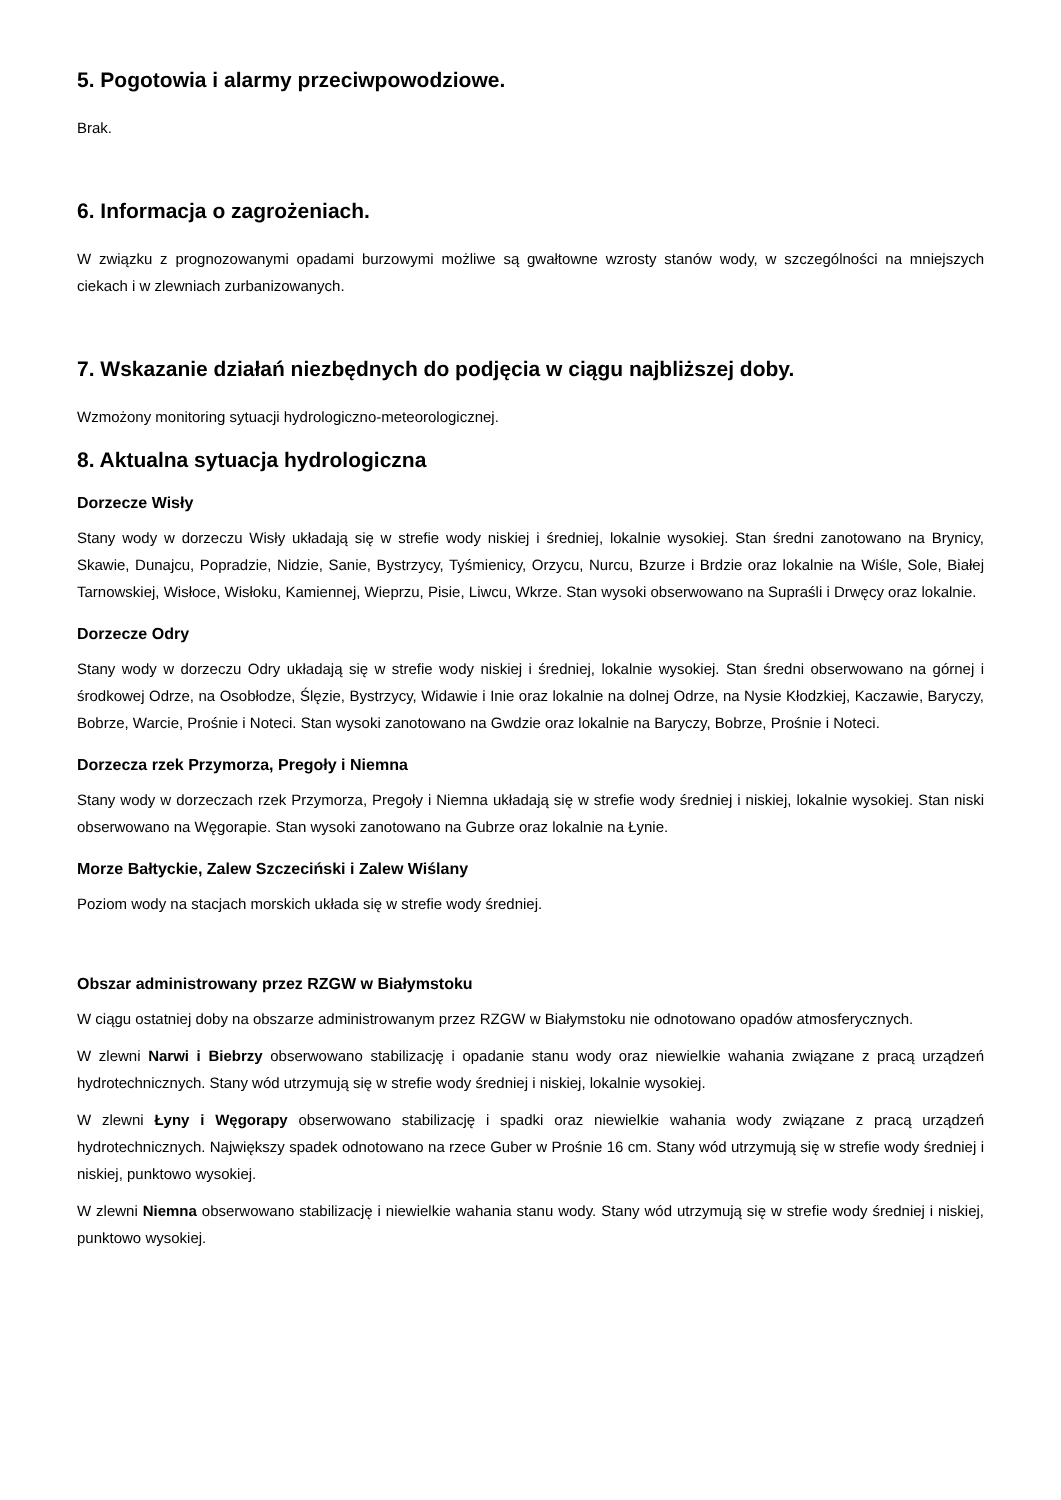5. Pogotowia i alarmy przeciwpowodziowe.
Brak.
6. Informacja o zagrożeniach.
W związku z prognozowanymi opadami burzowymi możliwe są gwałtowne wzrosty stanów wody, w szczególności na mniejszych ciekach i w zlewniach zurbanizowanych.
7. Wskazanie działań niezbędnych do podjęcia w ciągu najbliższej doby.
Wzmożony monitoring sytuacji hydrologiczno-meteorologicznej.
8. Aktualna sytuacja hydrologiczna
Dorzecze Wisły
Stany wody w dorzeczu Wisły układają się w strefie wody niskiej i średniej, lokalnie wysokiej. Stan średni zanotowano na Brynicy, Skawie, Dunajcu, Popradzie, Nidzie, Sanie, Bystrzycy, Tyśmienicy, Orzycu, Nurcu, Bzurze i Brdzie oraz lokalnie na Wiśle, Sole, Białej Tarnowskiej, Wisłoce, Wisłoku, Kamiennej, Wieprzu, Pisie, Liwcu, Wkrze. Stan wysoki obserwowano na Supraśli i Drwęcy oraz lokalnie.
Dorzecze Odry
Stany wody w dorzeczu Odry układają się w strefie wody niskiej i średniej, lokalnie wysokiej. Stan średni obserwowano na górnej i środkowej Odrze, na Osobłodze, Ślęzie, Bystrzycy, Widawie i Inie oraz lokalnie na dolnej Odrze, na Nysie Kłodzkiej, Kaczawie, Baryczy, Bobrze, Warcie, Prośnie i Noteci. Stan wysoki zanotowano na Gwdzie oraz lokalnie na Baryczy, Bobrze, Prośnie i Noteci.
Dorzecza rzek Przymorza, Pregoły i Niemna
Stany wody w dorzeczach rzek Przymorza, Pregoły i Niemna układają się w strefie wody średniej i niskiej, lokalnie wysokiej. Stan niski obserwowano na Węgorapie. Stan wysoki zanotowano na Gubrze oraz lokalnie na Łynie.
Morze Bałtyckie, Zalew Szczeciński i Zalew Wiślany
Poziom wody na stacjach morskich układa się w strefie wody średniej.
Obszar administrowany przez RZGW w Białymstoku
W ciągu ostatniej doby na obszarze administrowanym przez RZGW w Białymstoku nie odnotowano opadów atmosferycznych.
W zlewni Narwi i Biebrzy obserwowano stabilizację i opadanie stanu wody oraz niewielkie wahania związane z pracą urządzeń hydrotechnicznych. Stany wód utrzymują się w strefie wody średniej i niskiej, lokalnie wysokiej.
W zlewni Łyny i Węgorapy obserwowano stabilizację i spadki oraz niewielkie wahania wody związane z pracą urządzeń hydrotechnicznych. Największy spadek odnotowano na rzece Guber w Prośnie 16 cm. Stany wód utrzymują się w strefie wody średniej i niskiej, punktowo wysokiej.
W zlewni Niemna obserwowano stabilizację i niewielkie wahania stanu wody. Stany wód utrzymują się w strefie wody średniej i niskiej, punktowo wysokiej.